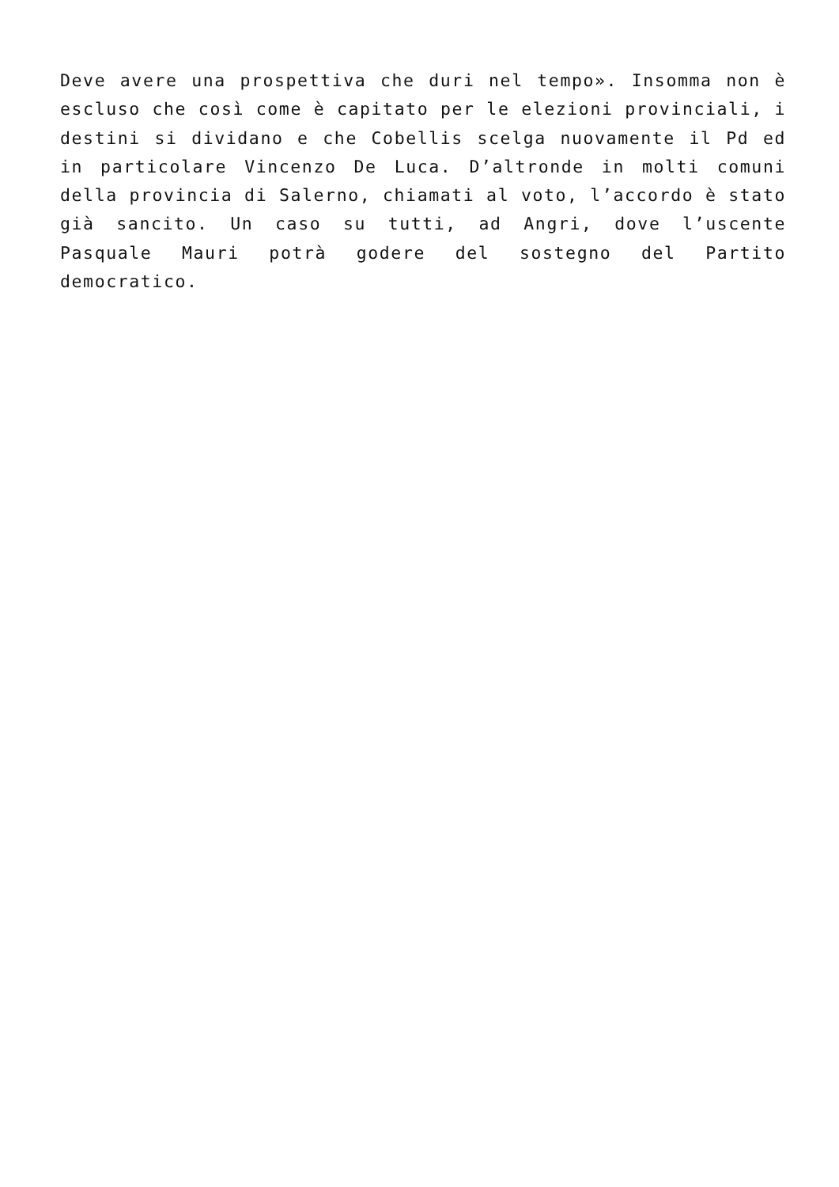Deve avere una prospettiva che duri nel tempo». Insomma non è escluso che così come è capitato per le elezioni provinciali, i destini si dividano e che Cobellis scelga nuovamente il Pd ed in particolare Vincenzo De Luca. D’altronde in molti comuni della provincia di Salerno, chiamati al voto, l’accordo è stato già sancito. Un caso su tutti, ad Angri, dove l’uscente Pasquale Mauri potrà godere del sostegno del Partito democratico.